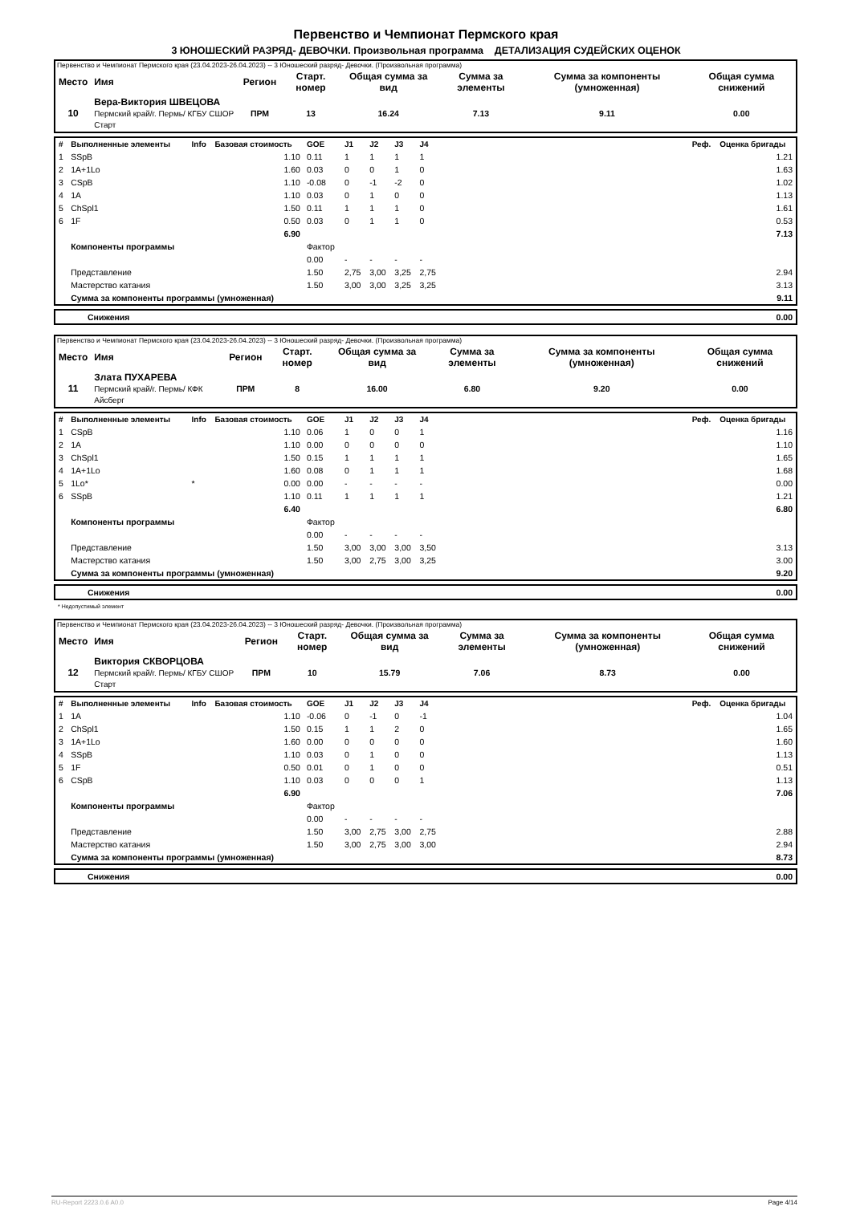Первенство и Чемпионат Пермского края
3 ЮНОШЕСКИЙ РАЗРЯД- ДЕВОЧКИ. Произвольная программа ДЕТАЛИЗАЦИЯ СУДЕЙСКИХ ОЦЕНОК
Первенство и Чемпионат Пермского края (23.04.2023-26.04.2023) -- 3 Юношеский разряд- Девочки. (Произвольная программа)
| Место | Имя | Регион | Старт. номер | Общая сумма за вид | Сумма за элементы | Сумма за компоненты (умноженная) | Общая сумма снижений |
| --- | --- | --- | --- | --- | --- | --- | --- |
| 10 | Вера-Виктория ШВЕЦОВА Пермский край/г. Пермь/ КГБУ СШОР Старт | ПРМ | 13 | 16.24 | 7.13 | 9.11 | 0.00 |
| # | Выполненные элементы | Info | Базовая стоимость | GOE | J1 | J2 | J3 | J4 | | Реф. | Оценка бригады |
| --- | --- | --- | --- | --- | --- | --- | --- | --- | --- | --- | --- |
| 1 | SSpB | | 1.10 | 0.11 | 1 | 1 | 1 | 1 | | | 1.21 |
| 2 | 1A+1Lo | | 1.60 | 0.03 | 0 | 0 | 1 | 0 | | | 1.63 |
| 3 | CSpB | | 1.10 | -0.08 | 0 | -1 | -2 | 0 | | | 1.02 |
| 4 | 1A | | 1.10 | 0.03 | 0 | 1 | 0 | 0 | | | 1.13 |
| 5 | ChSpl1 | | 1.50 | 0.11 | 1 | 1 | 1 | 0 | | | 1.61 |
| 6 | 1F | | 0.50 | 0.03 | 0 | 1 | 1 | 0 | | | 0.53 |
| | | | 6.90 | | | | | | | | 7.13 |
| | Компоненты программы | | | Фактор | | | | | | | |
| | | | | 0.00 | - | - | - | - | | | |
| | Представление | | | 1.50 | 2,75 | 3,00 | 3,25 | 2,75 | | | 2.94 |
| | Мастерство катания | | | 1.50 | 3,00 | 3,00 | 3,25 | 3,25 | | | 3.13 |
| | Сумма за компоненты программы (умноженная) | | | | | | | | | | 9.11 |
| Снижения | 0.00 |
Первенство и Чемпионат Пермского края (23.04.2023-26.04.2023) -- 3 Юношеский разряд- Девочки. (Произвольная программа)
| Место | Имя | Регион | Старт. номер | Общая сумма за вид | Сумма за элементы | Сумма за компоненты (умноженная) | Общая сумма снижений |
| --- | --- | --- | --- | --- | --- | --- | --- |
| 11 | Злата ПУХАРЕВА Пермский край/г. Пермь/ КФК Айсберг | ПРМ | 8 | 16.00 | 6.80 | 9.20 | 0.00 |
| # | Выполненные элементы | Info | Базовая стоимость | GOE | J1 | J2 | J3 | J4 | | Реф. | Оценка бригады |
| --- | --- | --- | --- | --- | --- | --- | --- | --- | --- | --- | --- |
| 1 | CSpB | | 1.10 | 0.06 | 1 | 0 | 0 | 1 | | | 1.16 |
| 2 | 1A | | 1.10 | 0.00 | 0 | 0 | 0 | 0 | | | 1.10 |
| 3 | ChSpl1 | | 1.50 | 0.15 | 1 | 1 | 1 | 1 | | | 1.65 |
| 4 | 1A+1Lo | | 1.60 | 0.08 | 0 | 1 | 1 | 1 | | | 1.68 |
| 5 | 1Lo* | * | 0.00 | 0.00 | - | - | - | - | | | 0.00 |
| 6 | SSpB | | 1.10 | 0.11 | 1 | 1 | 1 | 1 | | | 1.21 |
| | | | 6.40 | | | | | | | | 6.80 |
| | Компоненты программы | | | Фактор | | | | | | | |
| | | | | 0.00 | - | - | - | - | | | |
| | Представление | | | 1.50 | 3,00 | 3,00 | 3,00 | 3,50 | | | 3.13 |
| | Мастерство катания | | | 1.50 | 3,00 | 2,75 | 3,00 | 3,25 | | | 3.00 |
| | Сумма за компоненты программы (умноженная) | | | | | | | | | | 9.20 |
| Снижения | 0.00 |
* Недопустимый элемент
Первенство и Чемпионат Пермского края (23.04.2023-26.04.2023) -- 3 Юношеский разряд- Девочки. (Произвольная программа)
| Место | Имя | Регион | Старт. номер | Общая сумма за вид | Сумма за элементы | Сумма за компоненты (умноженная) | Общая сумма снижений |
| --- | --- | --- | --- | --- | --- | --- | --- |
| 12 | Виктория СКВОРЦОВА Пермский край/г. Пермь/ КГБУ СШОР Старт | ПРМ | 10 | 15.79 | 7.06 | 8.73 | 0.00 |
| # | Выполненные элементы | Info | Базовая стоимость | GOE | J1 | J2 | J3 | J4 | | Реф. | Оценка бригады |
| --- | --- | --- | --- | --- | --- | --- | --- | --- | --- | --- | --- |
| 1 | 1A | | 1.10 | -0.06 | 0 | -1 | 0 | -1 | | | 1.04 |
| 2 | ChSpl1 | | 1.50 | 0.15 | 1 | 1 | 2 | 0 | | | 1.65 |
| 3 | 1A+1Lo | | 1.60 | 0.00 | 0 | 0 | 0 | 0 | | | 1.60 |
| 4 | SSpB | | 1.10 | 0.03 | 0 | 1 | 0 | 0 | | | 1.13 |
| 5 | 1F | | 0.50 | 0.01 | 0 | 1 | 0 | 0 | | | 0.51 |
| 6 | CSpB | | 1.10 | 0.03 | 0 | 0 | 0 | 1 | | | 1.13 |
| | | | 6.90 | | | | | | | | 7.06 |
| | Компоненты программы | | | Фактор | | | | | | | |
| | | | | 0.00 | - | - | - | - | | | |
| | Представление | | | 1.50 | 3,00 | 2,75 | 3,00 | 2,75 | | | 2.88 |
| | Мастерство катания | | | 1.50 | 3,00 | 2,75 | 3,00 | 3,00 | | | 2.94 |
| | Сумма за компоненты программы (умноженная) | | | | | | | | | | 8.73 |
| Снижения | 0.00 |
RU-Report 2223.0.6 A0.0 Page 4/14